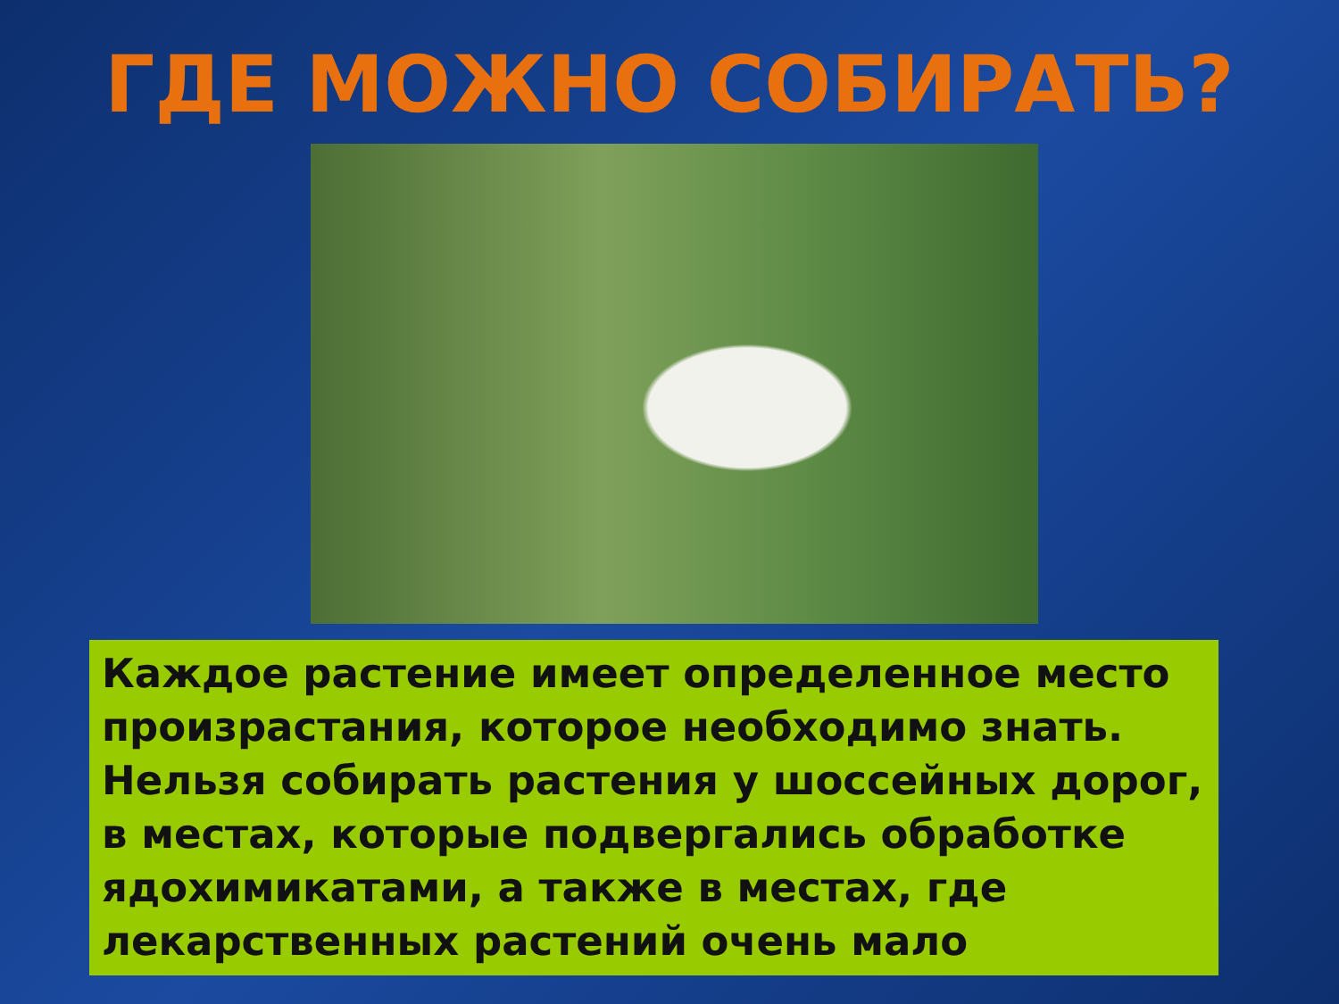ГДЕ МОЖНО СОБИРАТЬ?
Каждое растение имеет определенное место произрастания, которое необходимо знать. Нельзя собирать растения у шоссейных дорог, в местах, которые подвергались обработке ядохимикатами, а также в местах, где лекарственных растений очень мало